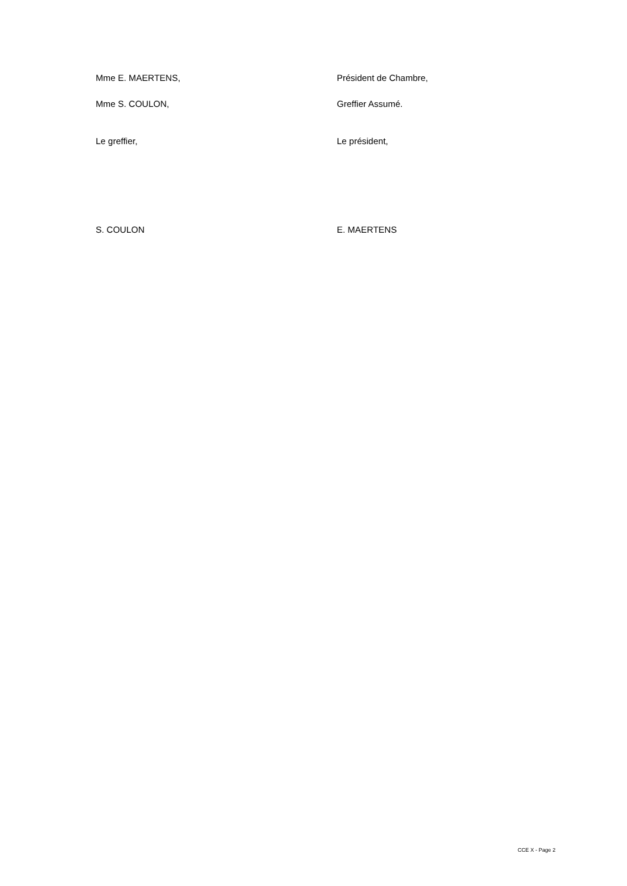Mme E. MAERTENS, Président de Chambre,
Mme S. COULON, Greffier Assumé.
Le greffier, Le président,
S. COULON E. MAERTENS
CCE X - Page 2